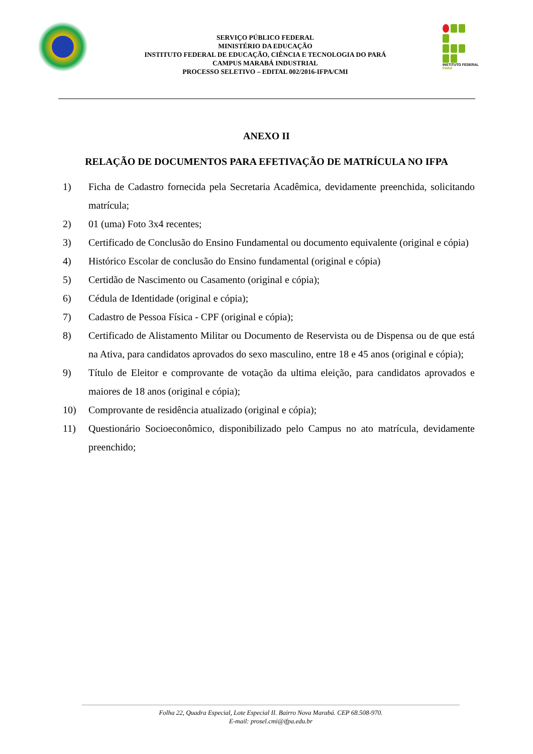SERVIÇO PÚBLICO FEDERAL
MINISTÉRIO DA EDUCAÇÃO
INSTITUTO FEDERAL DE EDUCAÇÃO, CIÊNCIA E TECNOLOGIA DO PARÁ
CAMPUS MARABÁ INDUSTRIAL
PROCESSO SELETIVO – EDITAL 002/2016-IFPA/CMI
INSTITUTO FEDERAL
PARÁ
ANEXO II
RELAÇÃO DE DOCUMENTOS PARA EFETIVAÇÃO DE MATRÍCULA NO IFPA
1) Ficha de Cadastro fornecida pela Secretaria Acadêmica, devidamente preenchida, solicitando matrícula;
2) 01 (uma) Foto 3x4 recentes;
3) Certificado de Conclusão do Ensino Fundamental ou documento equivalente (original e cópia)
4) Histórico Escolar de conclusão do Ensino fundamental (original e cópia)
5) Certidão de Nascimento ou Casamento (original e cópia);
6) Cédula de Identidade (original e cópia);
7) Cadastro de Pessoa Física - CPF (original e cópia);
8) Certificado de Alistamento Militar ou Documento de Reservista ou de Dispensa ou de que está na Ativa, para candidatos aprovados do sexo masculino, entre 18 e 45 anos (original e cópia);
9) Título de Eleitor e comprovante de votação da ultima eleição, para candidatos aprovados e maiores de 18 anos (original e cópia);
10) Comprovante de residência atualizado (original e cópia);
11) Questionário Socioeconômico, disponibilizado pelo Campus no ato matrícula, devidamente preenchido;
Folha 22, Quadra Especial, Lote Especial II. Bairro Nova Marabá. CEP 68.508-970.
E-mail: prosel.cmi@ifpa.edu.br